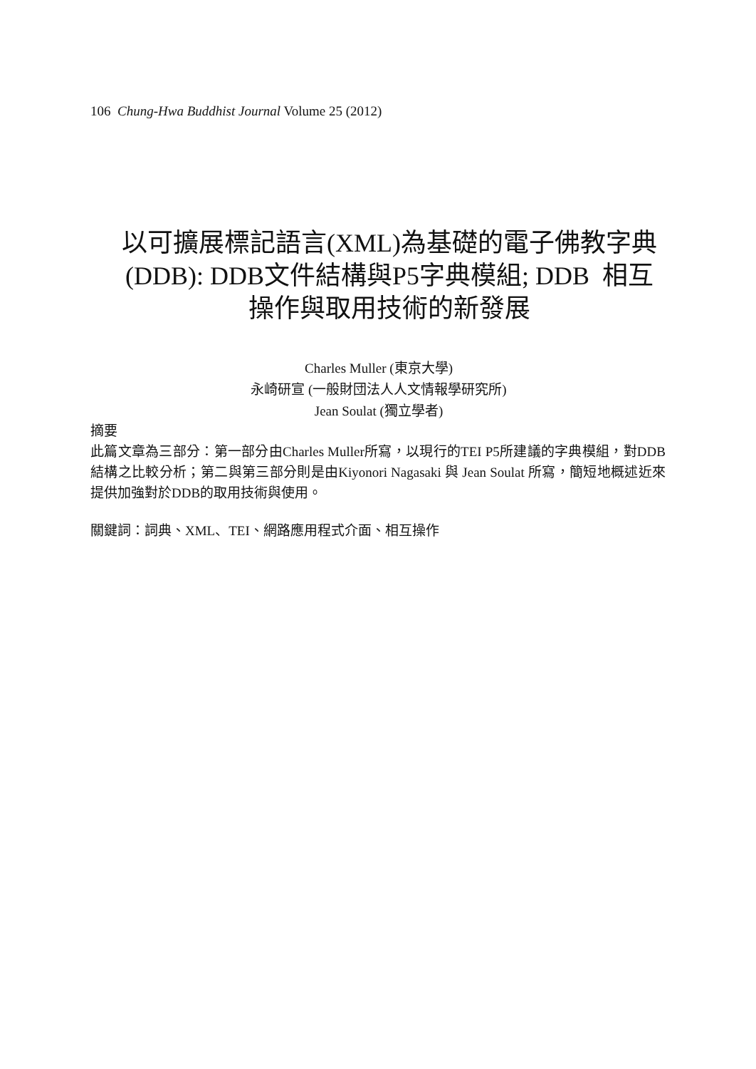106 Chung-Hwa Buddhist Journal Volume 25 (2012)
以可擴展標記語言(XML)為基礎的電子佛教字典
(DDB): DDB文件結構與P5字典模組; DDB 相互
操作與取用技術的新發展
Charles Muller (東京大學)
永崎研宣 (一般財団法人人文情報學研究所)
Jean Soulat (獨立學者)
摘要
此篇文章為三部分：第一部分由Charles Muller所寫，以現行的TEI P5所建議的字典模組，對DDB結構之比較分析；第二與第三部分則是由Kiyonori Nagasaki 與 Jean Soulat 所寫，簡短地概述近來提供加強對於DDB的取用技術與使用。
關鍵詞：詞典、XML、TEI、網路應用程式介面、相互操作